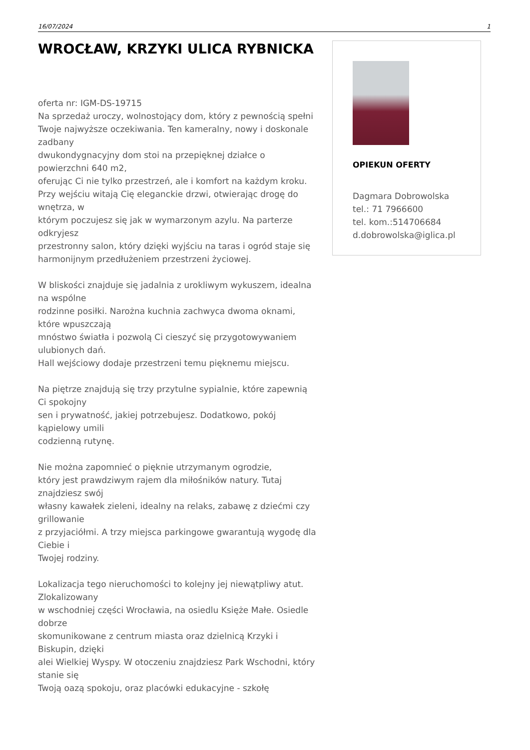16/07/2024 1
WROCŁAW, KRZYKI ULICA RYBNICKA
oferta nr: IGM-DS-19715
Na sprzedaż uroczy, wolnostojący dom, który z pewnością spełni
Twoje najwyższe oczekiwania. Ten kameralny, nowy i doskonale zadbany
dwukondygnacyjny dom stoi na przepięknej działce o powierzchni 640 m2,
oferując Ci nie tylko przestrzeń, ale i komfort na każdym kroku.
Przy wejściu witają Cię eleganckie drzwi, otwierając drogę do wnętrza, w
którym poczujesz się jak w wymarzonym azylu. Na parterze odkryjesz
przestronny salon, który dzięki wyjściu na taras i ogród staje się
harmonijnym przedłużeniem przestrzeni życiowej.
W bliskości znajduje się jadalnia z urokliwym wykuszem, idealna na wspólne
rodzinne posiłki. Narożna kuchnia zachwyca dwoma oknami, które wpuszczają
mnóstwo światła i pozwolą Ci cieszyć się przygotowywaniem ulubionych dań.
Hall wejściowy dodaje przestrzeni temu pięknemu miejscu.
Na piętrze znajdują się trzy przytulne sypialnie, które zapewnią Ci spokojny
sen i prywatność, jakiej potrzebujesz. Dodatkowo, pokój kąpielowy umili
codzienną rutynę.
Nie można zapomnieć o pięknie utrzymanym ogrodzie,
który jest prawdziwym rajem dla miłośników natury. Tutaj znajdziesz swój
własny kawałek zieleni, idealny na relaks, zabawę z dziećmi czy grillowanie
z przyjaciółmi. A trzy miejsca parkingowe gwarantują wygodę dla Ciebie i
Twojej rodziny.
Lokalizacja tego nieruchomości to kolejny jej niewątpliwy atut. Zlokalizowany
w wschodniej części Wrocławia, na osiedlu Księże Małe. Osiedle dobrze
skomunikowane z centrum miasta oraz dzielnicą Krzyki i Biskupin, dzięki
alei Wielkiej Wyspy. W otoczeniu znajdziesz Park Wschodni, który stanie się
Twoją oazą spokoju, oraz placówki edukacyjne - szkołę
OPIEKUN OFERTY
Dagmara Dobrowolska
tel.: 71 7966600
tel. kom.:514706684
d.dobrowolska@iglica.pl